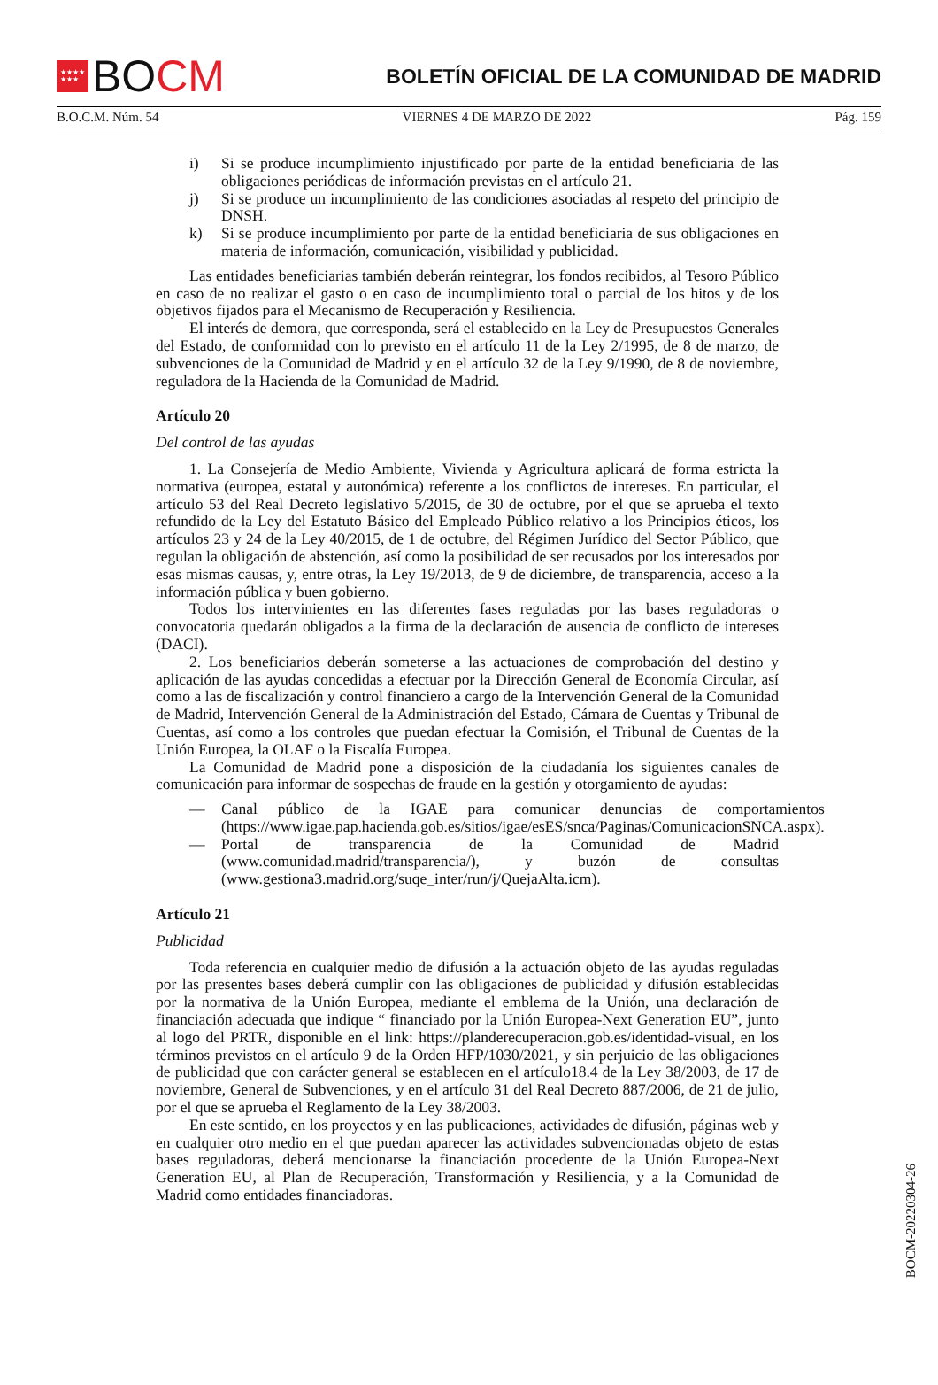★★★★
★★★
BO CM
BOLETÍN OFICIAL DE LA COMUNIDAD DE MADRID
B.O.C.M. Núm. 54 VIERNES 4 DE MARZO DE 2022 Pág. 159
i) Si se produce incumplimiento injustificado por parte de la entidad beneficiaria de las obligaciones periódicas de información previstas en el artículo 21.
j) Si se produce un incumplimiento de las condiciones asociadas al respeto del principio de DNSH.
k) Si se produce incumplimiento por parte de la entidad beneficiaria de sus obligaciones en materia de información, comunicación, visibilidad y publicidad.
Las entidades beneficiarias también deberán reintegrar, los fondos recibidos, al Tesoro Público en caso de no realizar el gasto o en caso de incumplimiento total o parcial de los hitos y de los objetivos fijados para el Mecanismo de Recuperación y Resiliencia.
El interés de demora, que corresponda, será el establecido en la Ley de Presupuestos Generales del Estado, de conformidad con lo previsto en el artículo 11 de la Ley 2/1995, de 8 de marzo, de subvenciones de la Comunidad de Madrid y en el artículo 32 de la Ley 9/1990, de 8 de noviembre, reguladora de la Hacienda de la Comunidad de Madrid.
Artículo 20
Del control de las ayudas
1. La Consejería de Medio Ambiente, Vivienda y Agricultura aplicará de forma estricta la normativa (europea, estatal y autonómica) referente a los conflictos de intereses. En particular, el artículo 53 del Real Decreto legislativo 5/2015, de 30 de octubre, por el que se aprueba el texto refundido de la Ley del Estatuto Básico del Empleado Público relativo a los Principios éticos, los artículos 23 y 24 de la Ley 40/2015, de 1 de octubre, del Régimen Jurídico del Sector Público, que regulan la obligación de abstención, así como la posibilidad de ser recusados por los interesados por esas mismas causas, y, entre otras, la Ley 19/2013, de 9 de diciembre, de transparencia, acceso a la información pública y buen gobierno.
Todos los intervinientes en las diferentes fases reguladas por las bases reguladoras o convocatoria quedarán obligados a la firma de la declaración de ausencia de conflicto de intereses (DACI).
2. Los beneficiarios deberán someterse a las actuaciones de comprobación del destino y aplicación de las ayudas concedidas a efectuar por la Dirección General de Economía Circular, así como a las de fiscalización y control financiero a cargo de la Intervención General de la Comunidad de Madrid, Intervención General de la Administración del Estado, Cámara de Cuentas y Tribunal de Cuentas, así como a los controles que puedan efectuar la Comisión, el Tribunal de Cuentas de la Unión Europea, la OLAF o la Fiscalía Europea.
La Comunidad de Madrid pone a disposición de la ciudadanía los siguientes canales de comunicación para informar de sospechas de fraude en la gestión y otorgamiento de ayudas:
— Canal público de la IGAE para comunicar denuncias de comportamientos (https://www.igae.pap.hacienda.gob.es/sitios/igae/esES/snca/Paginas/ComunicacionSNCA.aspx).
— Portal de transparencia de la Comunidad de Madrid (www.comunidad.madrid/transparencia/), y buzón de consultas (www.gestiona3.madrid.org/suqe_inter/run/j/QuejaAlta.icm).
Artículo 21
Publicidad
Toda referencia en cualquier medio de difusión a la actuación objeto de las ayudas reguladas por las presentes bases deberá cumplir con las obligaciones de publicidad y difusión establecidas por la normativa de la Unión Europea, mediante el emblema de la Unión, una declaración de financiación adecuada que indique “ financiado por la Unión Europea-Next Generation EU”, junto al logo del PRTR, disponible en el link: https://planderecuperacion.gob.es/identidad-visual, en los términos previstos en el artículo 9 de la Orden HFP/1030/2021, y sin perjuicio de las obligaciones de publicidad que con carácter general se establecen en el artículo18.4 de la Ley 38/2003, de 17 de noviembre, General de Subvenciones, y en el artículo 31 del Real Decreto 887/2006, de 21 de julio, por el que se aprueba el Reglamento de la Ley 38/2003.
En este sentido, en los proyectos y en las publicaciones, actividades de difusión, páginas web y en cualquier otro medio en el que puedan aparecer las actividades subvencionadas objeto de estas bases reguladoras, deberá mencionarse la financiación procedente de la Unión Europea-Next Generation EU, al Plan de Recuperación, Transformación y Resiliencia, y a la Comunidad de Madrid como entidades financiadoras.
BOCM-20220304-26